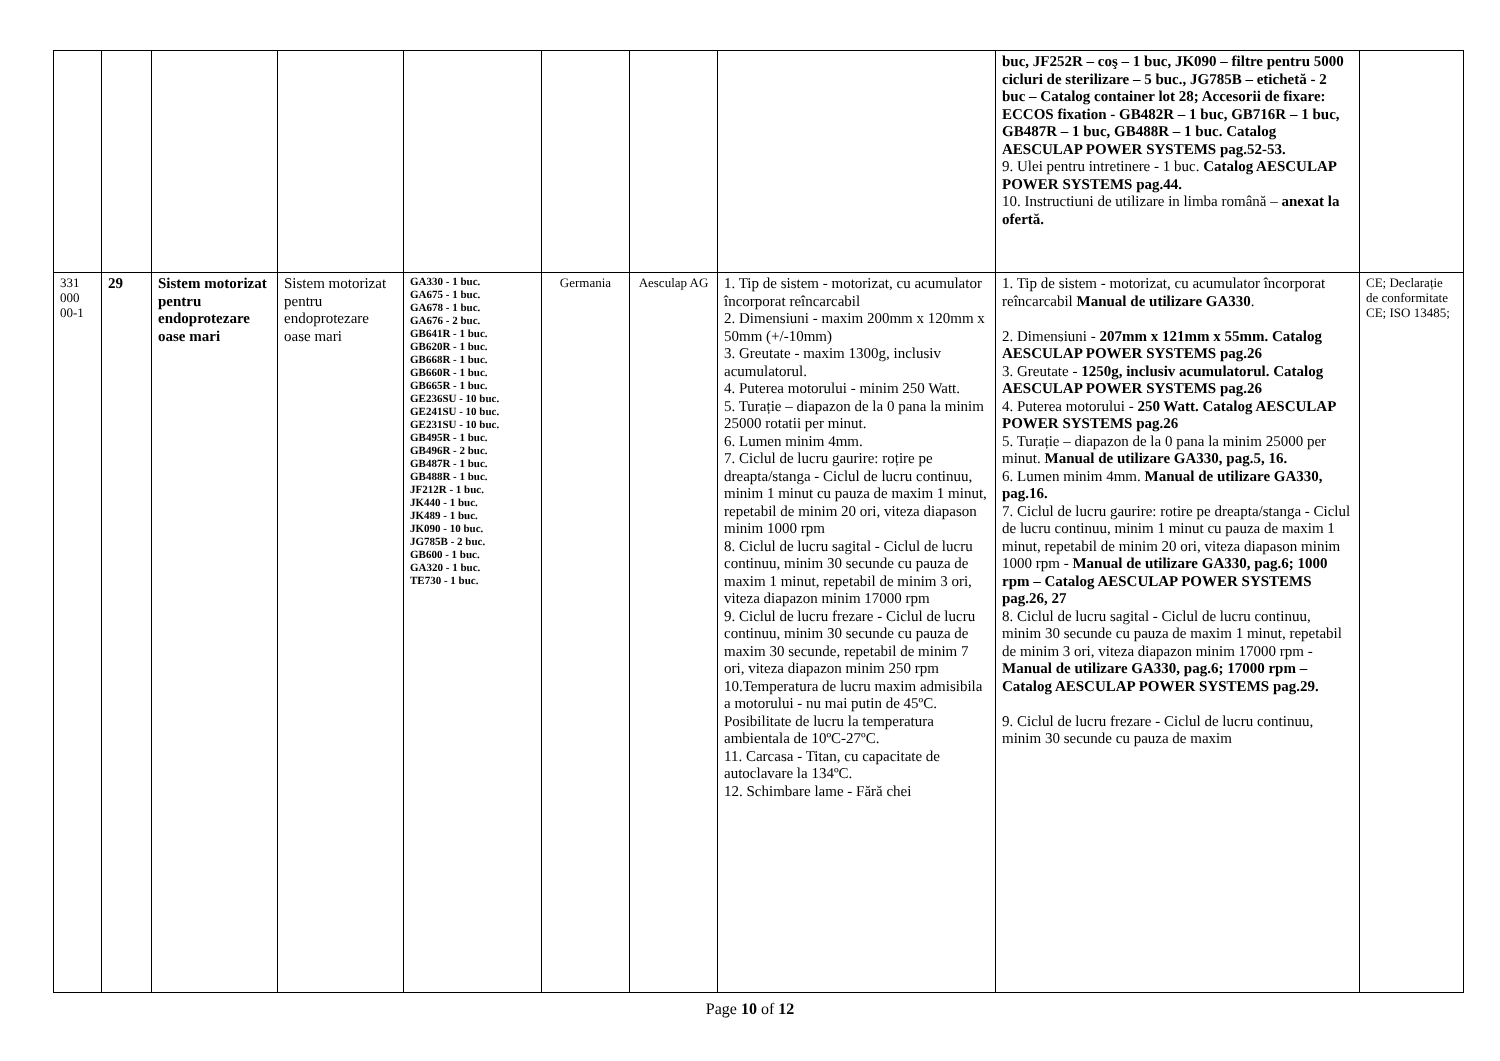| | | | | | | | | buc, JF252R – coş – 1 buc, JK090 – filtre pentru 5000 cicluri de sterilizare – 5 buc., JG785B – etichetă - 2 buc – Catalog container lot 28; Accesorii de fixare: ECCOS fixation - GB482R – 1 buc, GB716R – 1 buc, GB487R – 1 buc, GB488R – 1 buc. Catalog AESCULAP POWER SYSTEMS pag.52-53. 9. Ulei pentru intretinere - 1 buc. Catalog AESCULAP POWER SYSTEMS pag.44. 10. Instructiuni de utilizare in limba română – anexat la ofertă. | |
| 331 000 00-1 | 29 | Sistem motorizat pentru endoprotezare oase mari | Sistem motorizat pentru endoprotezare oase mari | GA330 - 1 buc. GA675 - 1 buc. GA678 - 1 buc. GA676 - 2 buc. GB641R - 1 buc. GB620R - 1 buc. GB668R - 1 buc. GB660R - 1 buc. GB665R - 1 buc. GE236SU - 10 buc. GE241SU - 10 buc. GE231SU - 10 buc. GB495R - 1 buc. GB496R - 2 buc. GB487R - 1 buc. GB488R - 1 buc. JF212R - 1 buc. JK440 - 1 buc. JK489 - 1 buc. JK090 - 10 buc. JG785B - 2 buc. GB600 - 1 buc. GA320 - 1 buc. TE730 - 1 buc. | Germania | Aesculap AG | 1. Tip de sistem - motorizat, cu acumulator încorporat reîncarcabil 2. Dimensiuni - maxim 200mm x 120mm x 50mm (+/-10mm) 3. Greutate - maxim 1300g, inclusiv acumulatorul. 4. Puterea motorului - minim 250 Watt. 5. Turație – diapazon de la 0 pana la minim 25000 rotatii per minut. 6. Lumen minim 4mm. 7. Ciclul de lucru gaurire: roțire pe dreapta/stanga - Ciclul de lucru continuu, minim 1 minut cu pauza de maxim 1 minut, repetabil de minim 20 ori, viteza diapason minim 1000 rpm 8. Ciclul de lucru sagital - Ciclul de lucru continuu, minim 30 secunde cu pauza de maxim 1 minut, repetabil de minim 3 ori, viteza diapazon minim 17000 rpm 9. Ciclul de lucru frezare - Ciclul de lucru continuu, minim 30 secunde cu pauza de maxim 30 secunde, repetabil de minim 7 ori, viteza diapazon minim 250 rpm 10.Temperatura de lucru maxim admisibila a motorului - nu mai putin de 45ºC. Posibilitate de lucru la temperatura ambientala de 10ºC-27ºC. 11. Carcasa - Titan, cu capacitate de autoclavare la 134ºC. 12. Schimbare lame - Fără chei | 1. Tip de sistem - motorizat, cu acumulator încorporat reîncarcabil Manual de utilizare GA330 . 2. Dimensiuni - 207mm x 121mm x 55mm. Catalog AESCULAP POWER SYSTEMS pag.26 3. Greutate - 1250g, inclusiv acumulatorul. Catalog AESCULAP POWER SYSTEMS pag.26 4. Puterea motorului - 250 Watt. Catalog AESCULAP POWER SYSTEMS pag.26 5. Turație – diapazon de la 0 pana la minim 25000 per minut. Manual de utilizare GA330, pag.5, 16. 6. Lumen minim 4mm. Manual de utilizare GA330, pag.16. 7. Ciclul de lucru gaurire: rotire pe dreapta/stanga - Ciclul de lucru continuu, minim 1 minut cu pauza de maxim 1 minut, repetabil de minim 20 ori, viteza diapason minim 1000 rpm - Manual de utilizare GA330, pag.6; 1000 rpm – Catalog AESCULAP POWER SYSTEMS pag.26, 27 8. Ciclul de lucru sagital - Ciclul de lucru continuu, minim 30 secunde cu pauza de maxim 1 minut, repetabil de minim 3 ori, viteza diapazon minim 17000 rpm - Manual de utilizare GA330, pag.6; 17000 rpm – Catalog AESCULAP POWER SYSTEMS pag.29. 9. Ciclul de lucru frezare - Ciclul de lucru continuu, minim 30 secunde cu pauza de maxim | CE; Declarație de conformitate CE; ISO 13485; |
Page 10 of 12